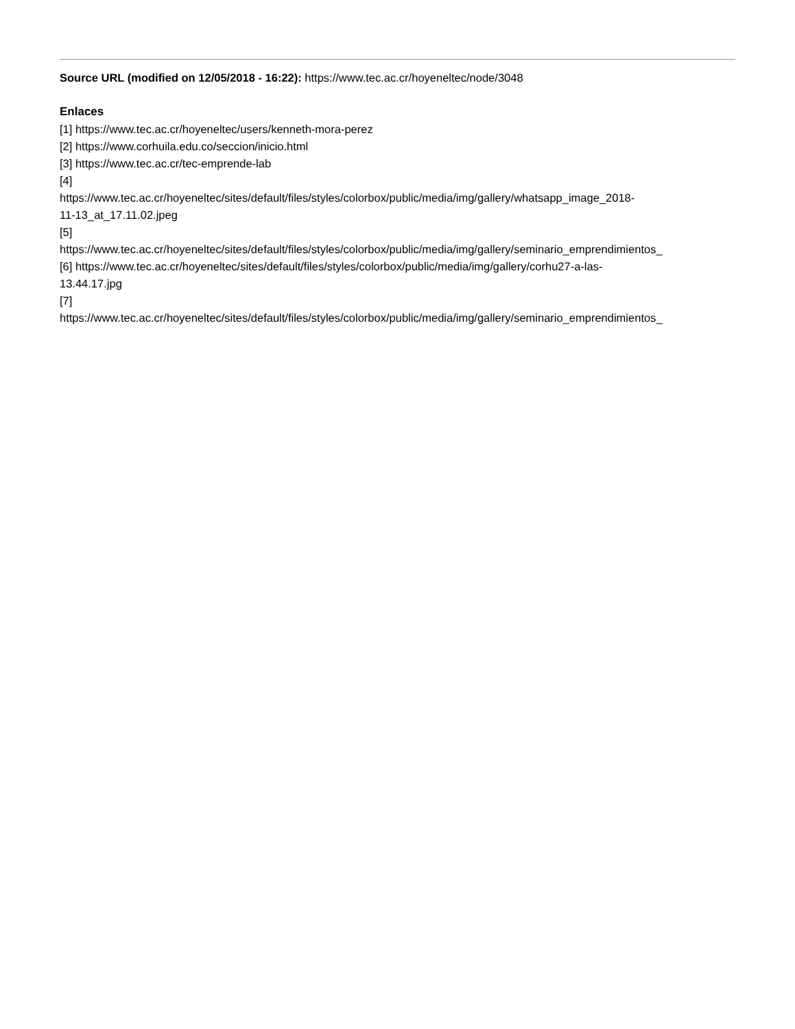Source URL (modified on 12/05/2018 - 16:22): https://www.tec.ac.cr/hoyeneltec/node/3048
Enlaces
[1] https://www.tec.ac.cr/hoyeneltec/users/kenneth-mora-perez
[2] https://www.corhuila.edu.co/seccion/inicio.html
[3] https://www.tec.ac.cr/tec-emprende-lab
[4]
https://www.tec.ac.cr/hoyeneltec/sites/default/files/styles/colorbox/public/media/img/gallery/whatsapp_image_2018-
11-13_at_17.11.02.jpeg
[5]
https://www.tec.ac.cr/hoyeneltec/sites/default/files/styles/colorbox/public/media/img/gallery/seminario_emprendimientos_
[6] https://www.tec.ac.cr/hoyeneltec/sites/default/files/styles/colorbox/public/media/img/gallery/corhu27-a-las-
13.44.17.jpg
[7]
https://www.tec.ac.cr/hoyeneltec/sites/default/files/styles/colorbox/public/media/img/gallery/seminario_emprendimientos_